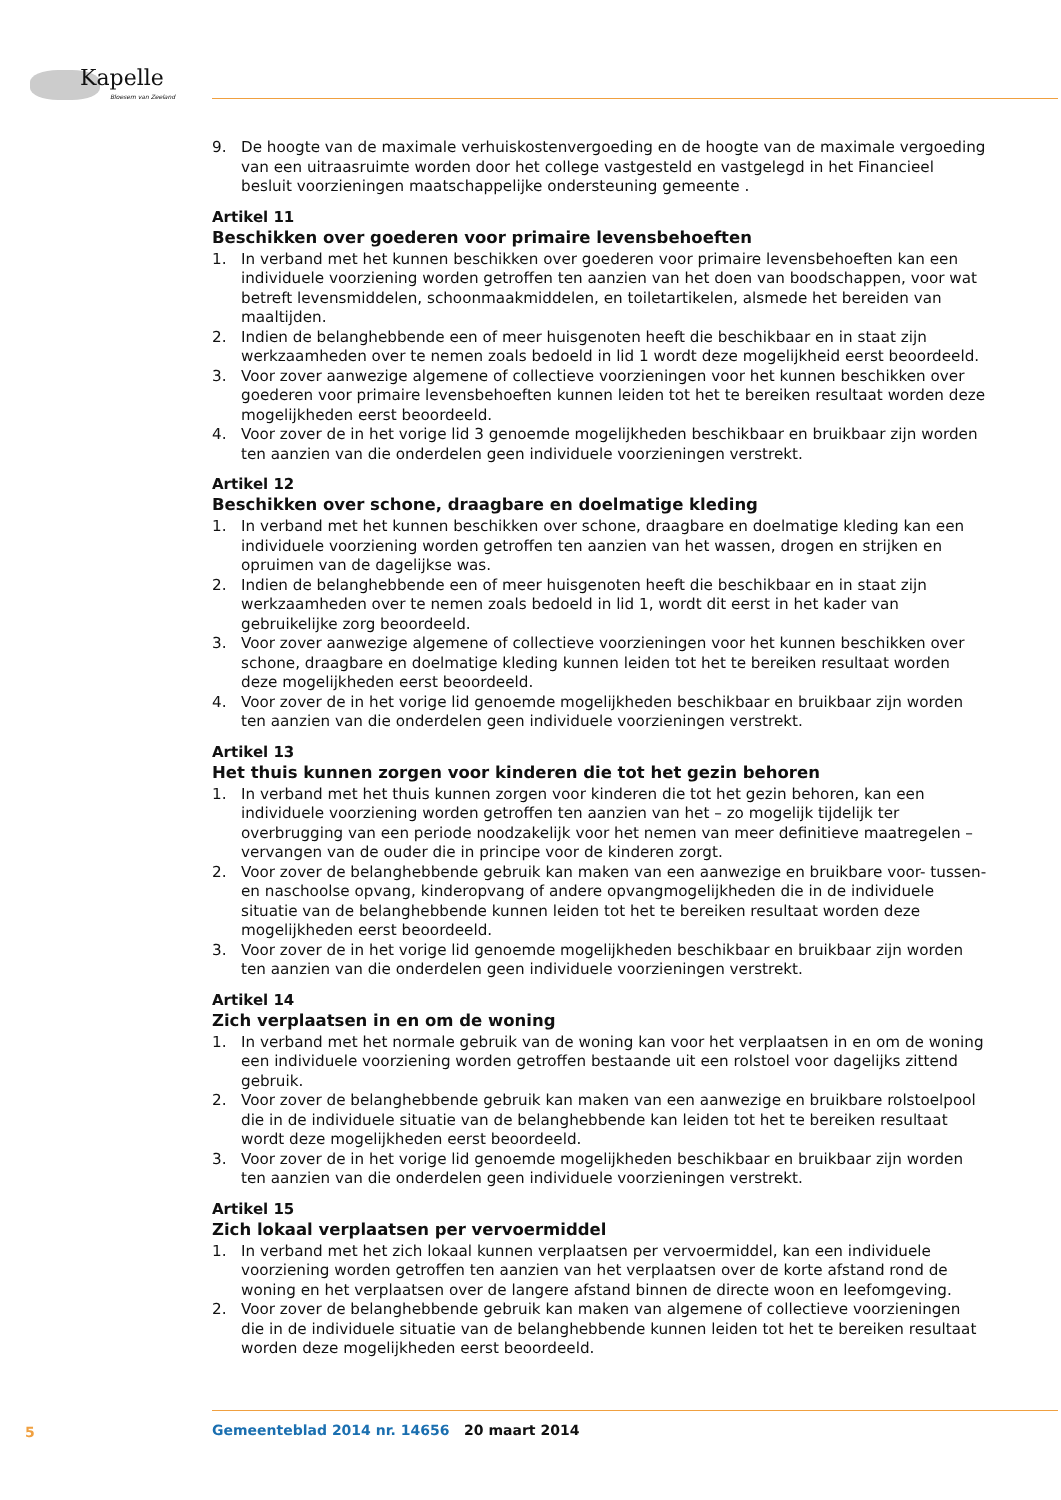Kapelle
Bloesem van Zeeland
9. De hoogte van de maximale verhuiskostenvergoeding en de hoogte van de maximale vergoeding van een uitraasruimte worden door het college vastgesteld en vastgelegd in het Financieel besluit voorzieningen maatschappelijke ondersteuning gemeente .
Artikel 11
Beschikken over goederen voor primaire levensbehoeften
1. In verband met het kunnen beschikken over goederen voor primaire levensbehoeften kan een individuele voorziening worden getroffen ten aanzien van het doen van boodschappen, voor wat betreft levensmiddelen, schoonmaakmiddelen, en toiletartikelen, alsmede het bereiden van maaltijden.
2. Indien de belanghebbende een of meer huisgenoten heeft die beschikbaar en in staat zijn werkzaamheden over te nemen zoals bedoeld in lid 1 wordt deze mogelijkheid eerst beoordeeld.
3. Voor zover aanwezige algemene of collectieve voorzieningen voor het kunnen beschikken over goederen voor primaire levensbehoeften kunnen leiden tot het te bereiken resultaat worden deze mogelijkheden eerst beoordeeld.
4. Voor zover de in het vorige lid 3 genoemde mogelijkheden beschikbaar en bruikbaar zijn worden ten aanzien van die onderdelen geen individuele voorzieningen verstrekt.
Artikel 12
Beschikken over schone, draagbare en doelmatige kleding
1. In verband met het kunnen beschikken over schone, draagbare en doelmatige kleding kan een individuele voorziening worden getroffen ten aanzien van het wassen, drogen en strijken en opruimen van de dagelijkse was.
2. Indien de belanghebbende een of meer huisgenoten heeft die beschikbaar en in staat zijn werkzaamheden over te nemen zoals bedoeld in lid 1, wordt dit eerst in het kader van gebruikelijke zorg beoordeeld.
3. Voor zover aanwezige algemene of collectieve voorzieningen voor het kunnen beschikken over schone, draagbare en doelmatige kleding kunnen leiden tot het te bereiken resultaat worden deze mogelijkheden eerst beoordeeld.
4. Voor zover de in het vorige lid genoemde mogelijkheden beschikbaar en bruikbaar zijn worden ten aanzien van die onderdelen geen individuele voorzieningen verstrekt.
Artikel 13
Het thuis kunnen zorgen voor kinderen die tot het gezin behoren
1. In verband met het thuis kunnen zorgen voor kinderen die tot het gezin behoren, kan een individuele voorziening worden getroffen ten aanzien van het – zo mogelijk tijdelijk ter overbrugging van een periode noodzakelijk voor het nemen van meer definitieve maatregelen – vervangen van de ouder die in principe voor de kinderen zorgt.
2. Voor zover de belanghebbende gebruik kan maken van een aanwezige en bruikbare voor- tussen- en naschoolse opvang, kinderopvang of andere opvangmogelijkheden die in de individuele situatie van de belanghebbende kunnen leiden tot het te bereiken resultaat worden deze mogelijkheden eerst beoordeeld.
3. Voor zover de in het vorige lid genoemde mogelijkheden beschikbaar en bruikbaar zijn worden ten aanzien van die onderdelen geen individuele voorzieningen verstrekt.
Artikel 14
Zich verplaatsen in en om de woning
1. In verband met het normale gebruik van de woning kan voor het verplaatsen in en om de woning een individuele voorziening worden getroffen bestaande uit een rolstoel voor dagelijks zittend gebruik.
2. Voor zover de belanghebbende gebruik kan maken van een aanwezige en bruikbare rolstoelpool die in de individuele situatie van de belanghebbende kan leiden tot het te bereiken resultaat wordt deze mogelijkheden eerst beoordeeld.
3. Voor zover de in het vorige lid genoemde mogelijkheden beschikbaar en bruikbaar zijn worden ten aanzien van die onderdelen geen individuele voorzieningen verstrekt.
Artikel 15
Zich lokaal verplaatsen per vervoermiddel
1. In verband met het zich lokaal kunnen verplaatsen per vervoermiddel, kan een individuele voorziening worden getroffen ten aanzien van het verplaatsen over de korte afstand rond de woning en het verplaatsen over de langere afstand binnen de directe woon en leefomgeving.
2. Voor zover de belanghebbende gebruik kan maken van algemene of collectieve voorzieningen die in de individuele situatie van de belanghebbende kunnen leiden tot het te bereiken resultaat worden deze mogelijkheden eerst beoordeeld.
5
Gemeenteblad 2014 nr. 14656 20 maart 2014